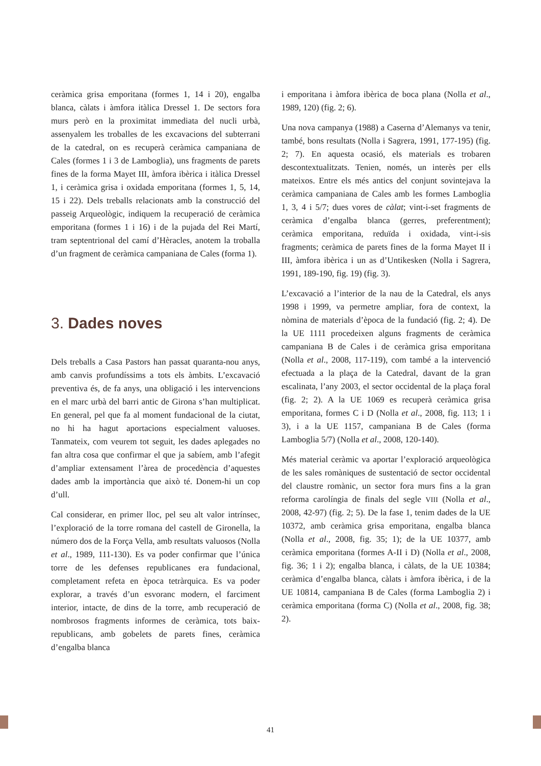ceràmica grisa emporitana (formes 1, 14 i 20), engalba blanca, càlats i àmfora itàlica Dressel 1. De sectors fora murs però en la proximitat immediata del nucli urbà, assenyalem les troballes de les excavacions del subterrani de la catedral, on es recuperà ceràmica campaniana de Cales (formes 1 i 3 de Lamboglia), uns fragments de parets fines de la forma Mayet III, àmfora ibèrica i itàlica Dressel 1, i ceràmica grisa i oxidada emporitana (formes 1, 5, 14, 15 i 22). Dels treballs relacionats amb la construcció del passeig Arqueològic, indiquem la recuperació de ceràmica emporitana (formes 1 i 16) i de la pujada del Rei Martí, tram septentrional del camí d’Hèracles, anotem la troballa d’un fragment de ceràmica campaniana de Cales (forma 1).
3. Dades noves
Dels treballs a Casa Pastors han passat quaranta-nou anys, amb canvis profundíssims a tots els àmbits. L’excavació preventiva és, de fa anys, una obligació i les intervencions en el marc urbà del barri antic de Girona s’han multiplicat. En general, pel que fa al moment fundacional de la ciutat, no hi ha hagut aportacions especialment valuoses. Tanmateix, com veurem tot seguit, les dades aplegades no fan altra cosa que confirmar el que ja sabíem, amb l’afegit d’ampliar extensament l’àrea de procedència d’aquestes dades amb la importància que això té. Donem-hi un cop d’ull.
Cal considerar, en primer lloc, pel seu alt valor intrínsec, l’exploració de la torre romana del castell de Gironella, la número dos de la Força Vella, amb resultats valuosos (Nolla et al., 1989, 111-130). Es va poder confirmar que l’única torre de les defenses republicanes era fundacional, completament refeta en època tetràrquica. Es va poder explorar, a través d’un esvoranc modern, el farciment interior, intacte, de dins de la torre, amb recuperació de nombrosos fragments informes de ceràmica, tots baix-republicans, amb gobelets de parets fines, ceràmica d’engalba blanca
i emporitana i àmfora ibèrica de boca plana (Nolla et al., 1989, 120) (fig. 2; 6).
Una nova campanya (1988) a Caserna d’Alemanys va tenir, també, bons resultats (Nolla i Sagrera, 1991, 177-195) (fig. 2; 7). En aquesta ocasió, els materials es trobaren descontextualitzats. Tenien, només, un interès per ells mateixos. Entre els més antics del conjunt sovintejava la ceràmica campaniana de Cales amb les formes Lamboglia 1, 3, 4 i 5/7; dues vores de càlat; vint-i-set fragments de ceràmica d’engalba blanca (gerres, preferentment); ceràmica emporitana, reduïda i oxidada, vint-i-sis fragments; ceràmica de parets fines de la forma Mayet II i III, àmfora ibèrica i un as d’Untikesken (Nolla i Sagrera, 1991, 189-190, fig. 19) (fig. 3).
L’excavació a l’interior de la nau de la Catedral, els anys 1998 i 1999, va permetre ampliar, fora de context, la nòmina de materials d’època de la fundació (fig. 2; 4). De la UE 1111 procedeixen alguns fragments de ceràmica campaniana B de Cales i de ceràmica grisa emporitana (Nolla et al., 2008, 117-119), com també a la intervenció efectuada a la plaça de la Catedral, davant de la gran escalinata, l’any 2003, el sector occidental de la plaça foral (fig. 2; 2). A la UE 1069 es recuperà ceràmica grisa emporitana, formes C i D (Nolla et al., 2008, fig. 113; 1 i 3), i a la UE 1157, campaniana B de Cales (forma Lamboglia 5/7) (Nolla et al., 2008, 120-140).
Més material ceràmic va aportar l’exploració arqueològica de les sales romàniques de sustentació de sector occidental del claustre romànic, un sector fora murs fins a la gran reforma carolíngia de finals del segle VIII (Nolla et al., 2008, 42-97) (fig. 2; 5). De la fase 1, tenim dades de la UE 10372, amb ceràmica grisa emporitana, engalba blanca (Nolla et al., 2008, fig. 35; 1); de la UE 10377, amb ceràmica emporitana (formes A-II i D) (Nolla et al., 2008, fig. 36; 1 i 2); engalba blanca, i càlats, de la UE 10384; ceràmica d’engalba blanca, càlats i àmfora ibèrica, i de la UE 10814, campaniana B de Cales (forma Lamboglia 2) i ceràmica emporitana (forma C) (Nolla et al., 2008, fig. 38; 2).
41